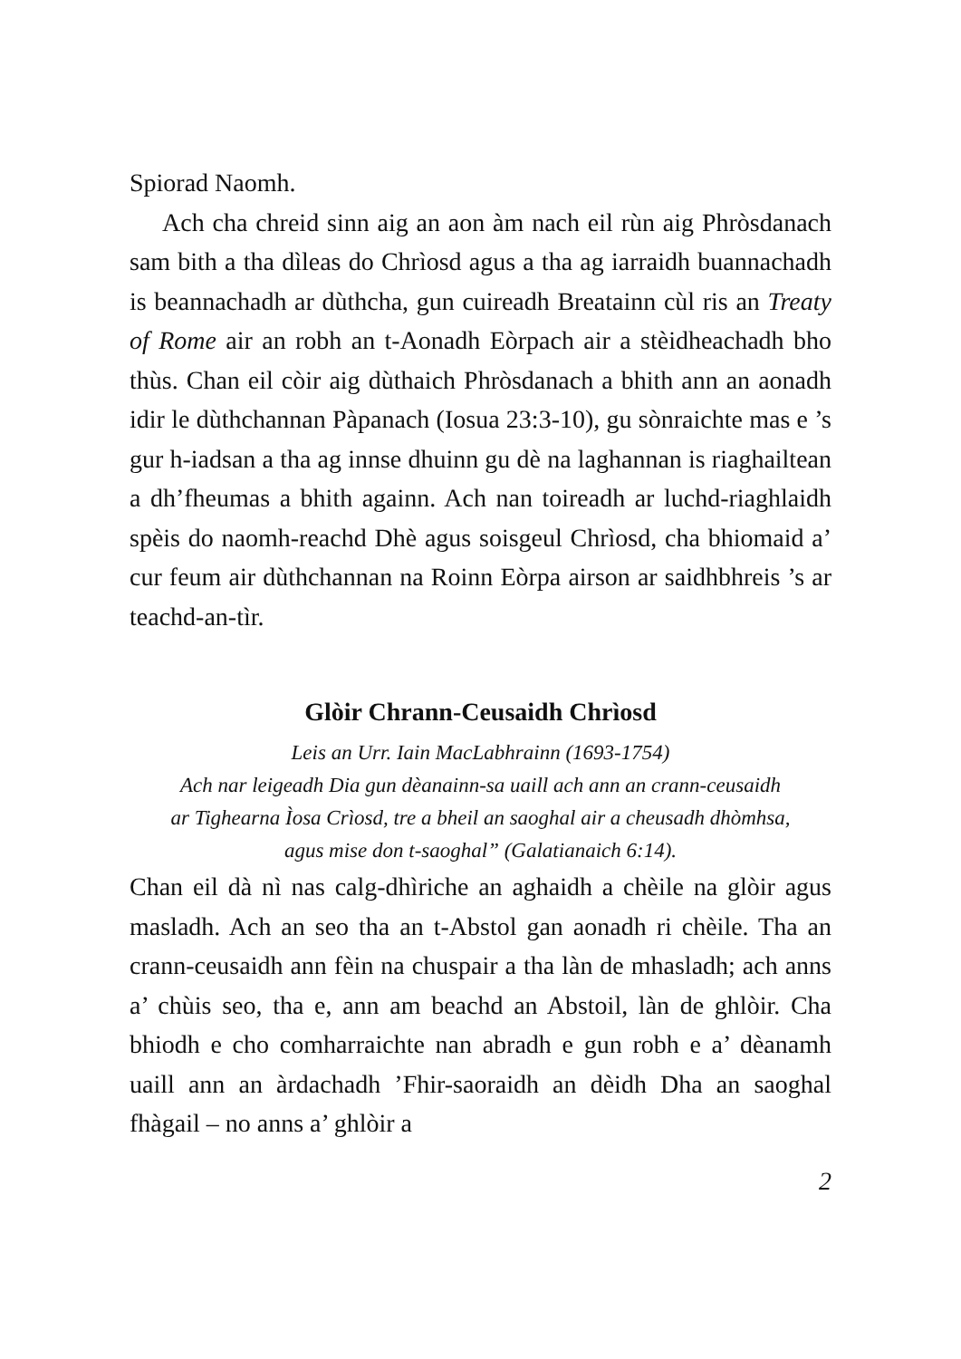Spiorad Naomh.
Ach cha chreid sinn aig an aon àm nach eil rùn aig Phròsdanach sam bith a tha dìleas do Chrìosd agus a tha ag iarraidh buannachadh is beannachadh ar dùthcha, gun cuireadh Breatainn cùl ris an Treaty of Rome air an robh an t-Aonadh Eòrpach air a stèidheachadh bho thùs. Chan eil còir aig dùthaich Phròsdanach a bhith ann an aonadh idir le dùthchannan Pàpanach (Iosua 23:3-10), gu sònraichte mas e ’s gur h-iadsan a tha ag innse dhuinn gu dè na laghannan is riaghailtean a dh’fheumas a bhith againn. Ach nan toireadh ar luchd-riaghlaidh spèis do naomh-reachd Dhè agus soisgeul Chrìosd, cha bhiomaid a’ cur feum air dùthchannan na Roinn Eòrpa airson ar saidhbhreis ’s ar teachd-an-tìr.
Glòir Chrann-Ceusaidh Chrìosd
Leis an Urr. Iain MacLabhrainn (1693-1754)
Ach nar leigeadh Dia gun dèanainn-sa uaill ach ann an crann-ceusaidh
ar Tighearna Ìosa Crìosd, tre a bheil an saoghal air a cheusadh dhòmhsa,
agus mise don t-saoghal” (Galatianaich 6:14).
Chan eil dà nì nas calg-dhìriche an aghaidh a chèile na glòir agus masladh. Ach an seo tha an t-Abstol gan aonadh ri chèile. Tha an crann-ceusaidh ann fèin na chuspair a tha làn de mhasladh; ach anns a’ chùis seo, tha e, ann am beachd an Abstoil, làn de ghlòir. Cha bhiodh e cho comharraichte nan abradh e gun robh e a’ dèanamh uaill ann an àrdachadh ’Fhir-saoraidh an dèidh Dha an saoghal fhàgail – no anns a’ ghlòir a
2